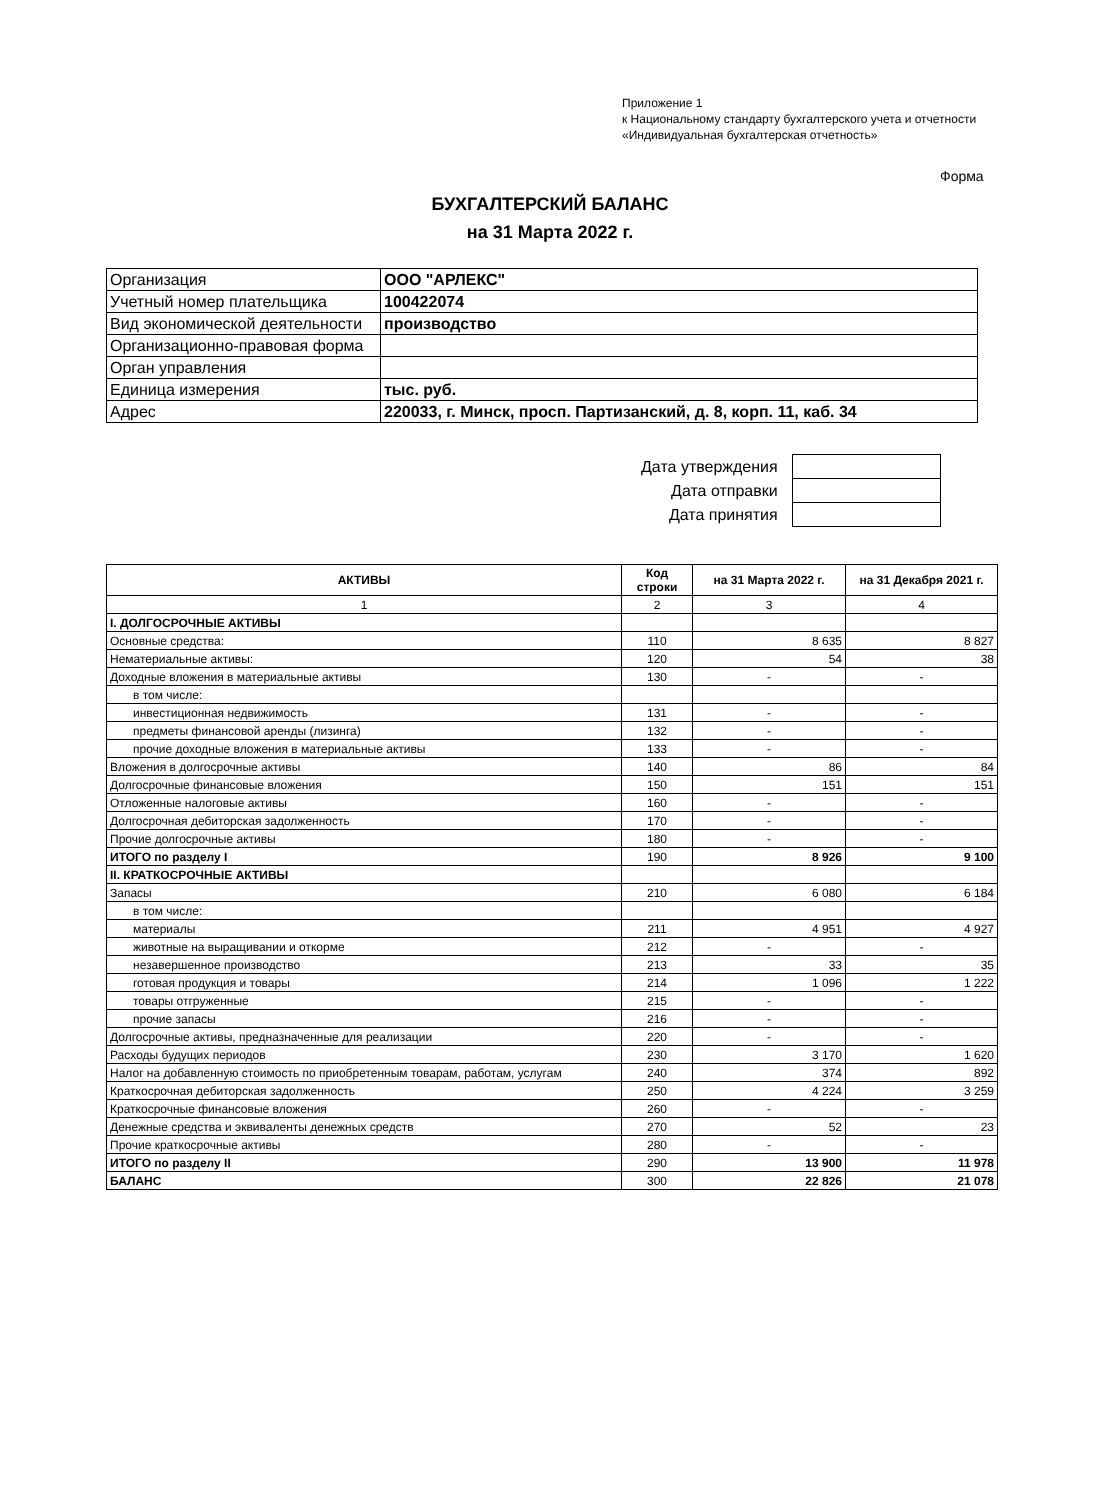Приложение 1
к Национальному стандарту бухгалтерского учета и отчетности «Индивидуальная бухгалтерская отчетность»
Форма
БУХГАЛТЕРСКИЙ БАЛАНС
на 31 Марта 2022 г.
| Организация | ООО "АРЛЕКС" |
| Учетный номер плательщика | 100422074 |
| Вид экономической деятельности | производство |
| Организационно-правовая форма | |
| Орган управления | |
| Единица измерения | тыс. руб. |
| Адрес | 220033, г. Минск, просп. Партизанский, д. 8, корп. 11, каб. 34 |
| Дата утверждения | |
| Дата отправки | |
| Дата принятия | |
| АКТИВЫ | Код строки | на 31 Марта 2022 г. | на 31 Декабря 2021 г. |
| --- | --- | --- | --- |
| 1 | 2 | 3 | 4 |
| I. ДОЛГОСРОЧНЫЕ АКТИВЫ | | | |
| Основные средства: | 110 | 8 635 | 8 827 |
| Нематериальные активы: | 120 | 54 | 38 |
| Доходные вложения в материальные активы | 130 | - | - |
| в том числе: | | | |
| инвестиционная недвижимость | 131 | - | - |
| предметы финансовой аренды (лизинга) | 132 | - | - |
| прочие доходные вложения в материальные активы | 133 | - | - |
| Вложения в долгосрочные активы | 140 | 86 | 84 |
| Долгосрочные финансовые вложения | 150 | 151 | 151 |
| Отложенные налоговые активы | 160 | - | - |
| Долгосрочная дебиторская задолженность | 170 | - | - |
| Прочие долгосрочные активы | 180 | - | - |
| ИТОГО по разделу I | 190 | 8 926 | 9 100 |
| II. КРАТКОСРОЧНЫЕ АКТИВЫ | | | |
| Запасы | 210 | 6 080 | 6 184 |
| в том числе: | | | |
| материалы | 211 | 4 951 | 4 927 |
| животные на выращивании и откорме | 212 | - | - |
| незавершенное производство | 213 | 33 | 35 |
| готовая продукция и товары | 214 | 1 096 | 1 222 |
| товары отгруженные | 215 | - | - |
| прочие запасы | 216 | - | - |
| Долгосрочные активы, предназначенные для реализации | 220 | - | - |
| Расходы будущих периодов | 230 | 3 170 | 1 620 |
| Налог на добавленную стоимость по приобретенным товарам, работам, услугам | 240 | 374 | 892 |
| Краткосрочная дебиторская задолженность | 250 | 4 224 | 3 259 |
| Краткосрочные финансовые вложения | 260 | - | - |
| Денежные средства и эквиваленты денежных средств | 270 | 52 | 23 |
| Прочие краткосрочные активы | 280 | - | - |
| ИТОГО по разделу II | 290 | 13 900 | 11 978 |
| БАЛАНС | 300 | 22 826 | 21 078 |